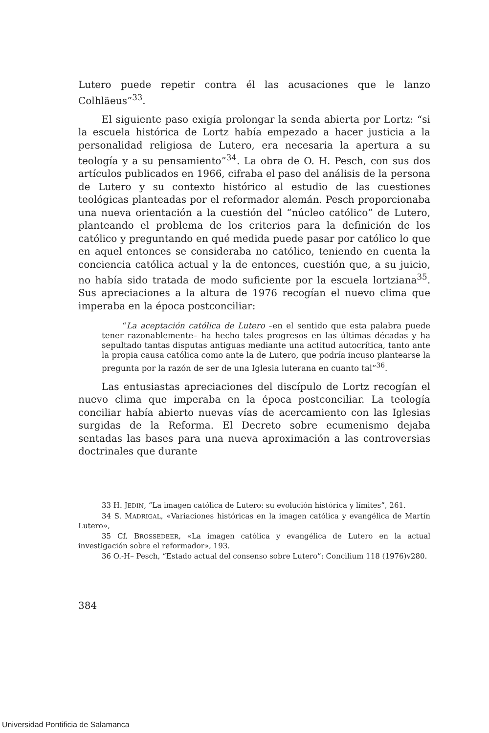Lutero puede repetir contra él las acusaciones que le lanzo Colhläeus”<sup>33</sup>.
El siguiente paso exigía prolongar la senda abierta por Lortz: “si la escuela histórica de Lortz había empezado a hacer justicia a la personalidad religiosa de Lutero, era necesaria la apertura a su teología y a su pensamiento”<sup>34</sup>. La obra de O. H. Pesch, con sus dos artículos publicados en 1966, cifraba el paso del análisis de la persona de Lutero y su contexto histórico al estudio de las cuestiones teológicas planteadas por el reformador alemán. Pesch proporcionaba una nueva orientación a la cuestión del “núcleo católico” de Lutero, planteando el problema de los criterios para la definición de los católico y preguntando en qué medida puede pasar por católico lo que en aquel entonces se consideraba no católico, teniendo en cuenta la conciencia católica actual y la de entonces, cuestión que, a su juicio, no había sido tratada de modo suficiente por la escuela lortziana<sup>35</sup>. Sus apreciaciones a la altura de 1976 recogían el nuevo clima que imperaba en la época postconciliar:
“La aceptación católica de Lutero –en el sentido que esta palabra puede tener razonablemente– ha hecho tales progresos en las últimas décadas y ha sepultado tantas disputas antiguas mediante una actitud autocrítica, tanto ante la propia causa católica como ante la de Lutero, que podría incuso plantearse la pregunta por la razón de ser de una Iglesia luterana en cuanto tal”<sup>36</sup>.
Las entusiastas apreciaciones del discípulo de Lortz recogían el nuevo clima que imperaba en la época postconciliar. La teología conciliar había abierto nuevas vías de acercamiento con las Iglesias surgidas de la Reforma. El Decreto sobre ecumenismo dejaba sentadas las bases para una nueva aproximación a las controversias doctrinales que durante
33 H. JEDIN, “La imagen católica de Lutero: su evolución histórica y límites”, 261.
34 S. MADRIGAL, «Variaciones históricas en la imagen católica y evangélica de Martín Lutero»,
35 Cf. BROSSEDEER, «La imagen católica y evangélica de Lutero en la actual investigación sobre el reformador», 193.
36 O.-H– Pesch, “Estado actual del consenso sobre Lutero”: Concilium 118 (1976)v280.
384
Universidad Pontificia de Salamanca